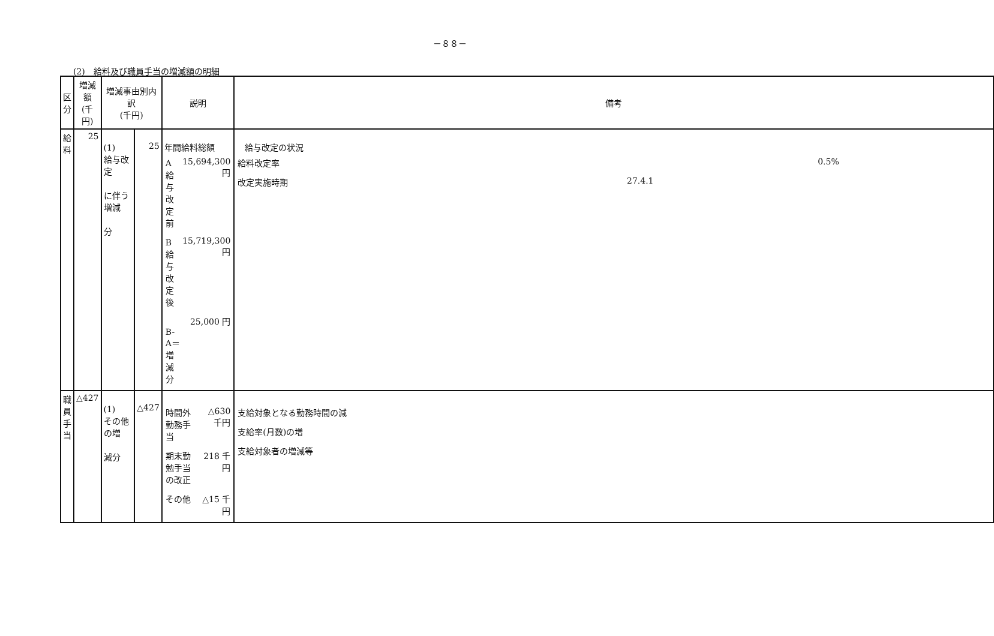－８８－
(2)　給料及び職員手当の増減額の明細
| 区分 | 増減額 (千円) | 増減事由別内訳 (千円) | | 説明 | 備考 |
| --- | --- | --- | --- | --- | --- |
| 給料 | 25 | (1) 給与改定 に伴う増減 分 | 25 | 年間給料総額 / A 給与改定前 / 15,694,300 円 / / B 給与改定後 / 15,719,300 円 / / B-A＝増減分 / 25,000 円 / | 給与改定の状況 / 給料改定率 / 0.5% / / 改定実施時期 / 27.4.1 / |
| 職員手当 | △427 | (1) その他の増 減分 | △427 | / 時間外勤務手当 / △630 千円 / / 期末勤勉手当の改正 / 218 千円 / / その他 / △15 千円 / | / 支給対象となる勤務時間の減 / / 支給率(月数)の増 / / 支給対象者の増減等 / |